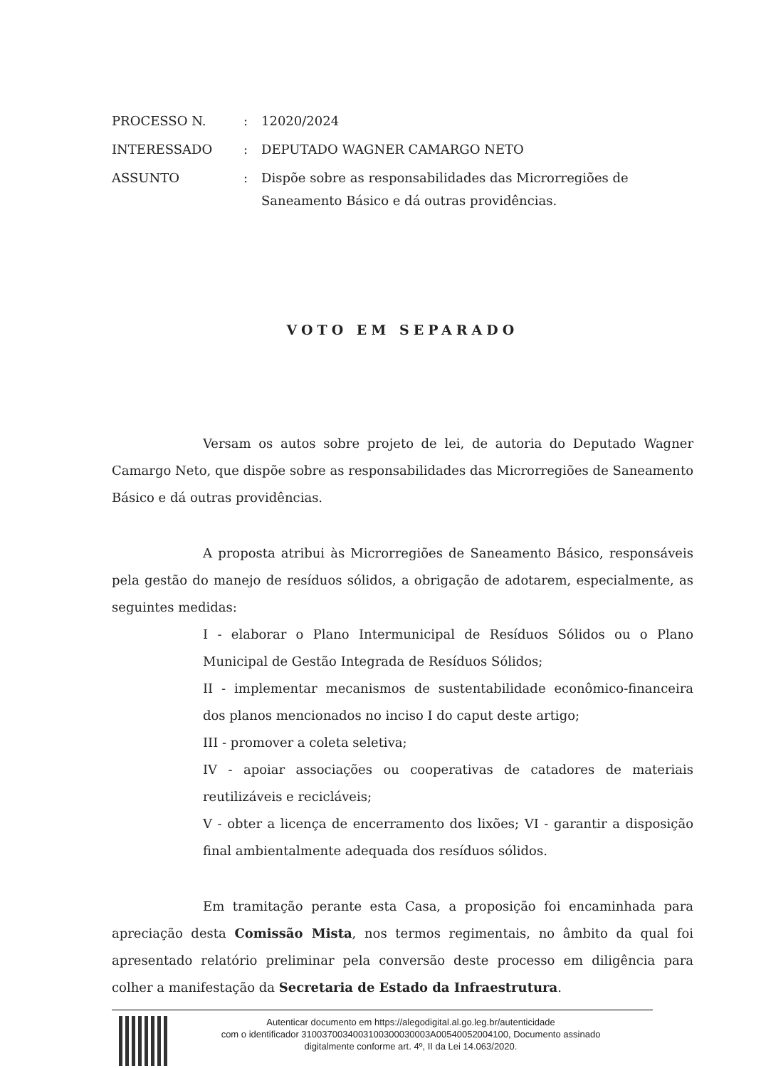| PROCESSO N. | : | 12020/2024 |
| INTERESSADO | : | DEPUTADO WAGNER CAMARGO NETO |
| ASSUNTO | : | Dispõe sobre as responsabilidades das Microrregiões de Saneamento Básico e dá outras providências. |
VOTO EM SEPARADO
Versam os autos sobre projeto de lei, de autoria do Deputado Wagner Camargo Neto, que dispõe sobre as responsabilidades das Microrregiões de Saneamento Básico e dá outras providências.
A proposta atribui às Microrregiões de Saneamento Básico, responsáveis pela gestão do manejo de resíduos sólidos, a obrigação de adotarem, especialmente, as seguintes medidas:
I - elaborar o Plano Intermunicipal de Resíduos Sólidos ou o Plano Municipal de Gestão Integrada de Resíduos Sólidos;
II - implementar mecanismos de sustentabilidade econômico-financeira dos planos mencionados no inciso I do caput deste artigo;
III - promover a coleta seletiva;
IV - apoiar associações ou cooperativas de catadores de materiais reutilizáveis e recicláveis;
V - obter a licença de encerramento dos lixões; VI - garantir a disposição final ambientalmente adequada dos resíduos sólidos.
Em tramitação perante esta Casa, a proposição foi encaminhada para apreciação desta Comissão Mista, nos termos regimentais, no âmbito da qual foi apresentado relatório preliminar pela conversão deste processo em diligência para colher a manifestação da Secretaria de Estado da Infraestrutura.
Autenticar documento em https://alegodigital.al.go.leg.br/autenticidade
com o identificador 310037003400310030003000​3A00540052004100, Documento assinado
digitalmente conforme art. 4º, II da Lei 14.063/2020.